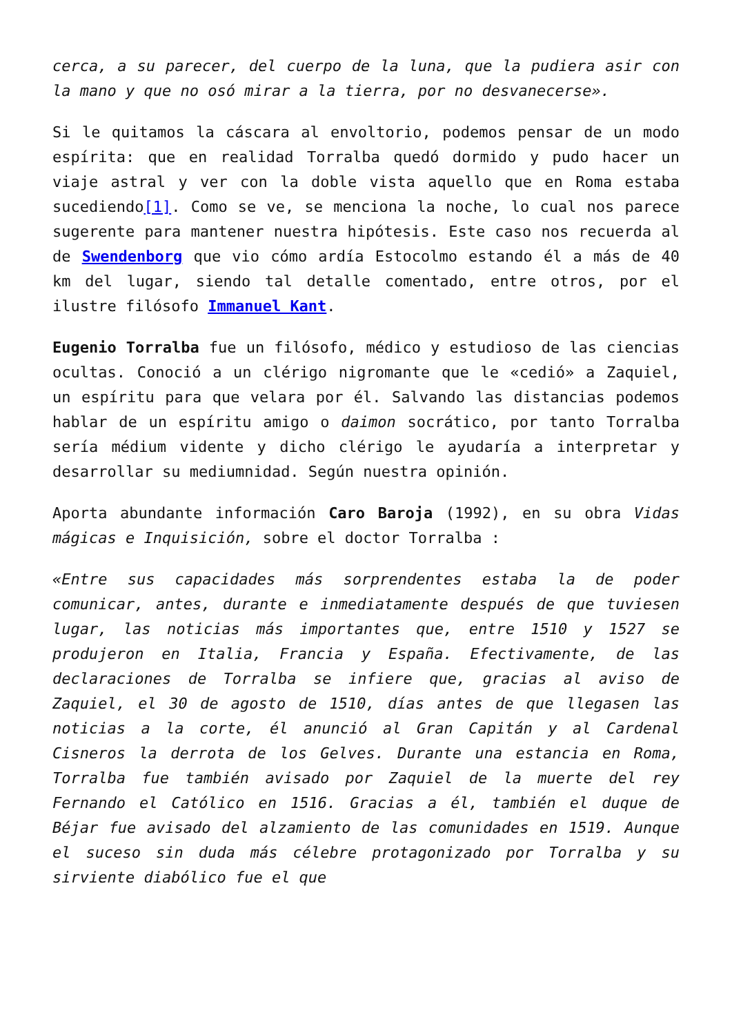cerca, a su parecer, del cuerpo de la luna, que la pudiera asir con la mano y que no osó mirar a la tierra, por no desvanecerse».
Si le quitamos la cáscara al envoltorio, podemos pensar de un modo espírita: que en realidad Torralba quedó dormido y pudo hacer un viaje astral y ver con la doble vista aquello que en Roma estaba sucediendo[1]. Como se ve, se menciona la noche, lo cual nos parece sugerente para mantener nuestra hipótesis. Este caso nos recuerda al de Swendenborg que vio cómo ardía Estocolmo estando él a más de 40 km del lugar, siendo tal detalle comentado, entre otros, por el ilustre filósofo Immanuel Kant.
Eugenio Torralba fue un filósofo, médico y estudioso de las ciencias ocultas. Conoció a un clérigo nigromante que le «cedió» a Zaquiel, un espíritu para que velara por él. Salvando las distancias podemos hablar de un espíritu amigo o daimon socrático, por tanto Torralba sería médium vidente y dicho clérigo le ayudaría a interpretar y desarrollar su mediumnidad. Según nuestra opinión.
Aporta abundante información Caro Baroja (1992), en su obra Vidas mágicas e Inquisición, sobre el doctor Torralba :
«Entre sus capacidades más sorprendentes estaba la de poder comunicar, antes, durante e inmediatamente después de que tuviesen lugar, las noticias más importantes que, entre 1510 y 1527 se produjeron en Italia, Francia y España. Efectivamente, de las declaraciones de Torralba se infiere que, gracias al aviso de Zaquiel, el 30 de agosto de 1510, días antes de que llegasen las noticias a la corte, él anunció al Gran Capitán y al Cardenal Cisneros la derrota de los Gelves. Durante una estancia en Roma, Torralba fue también avisado por Zaquiel de la muerte del rey Fernando el Católico en 1516. Gracias a él, también el duque de Béjar fue avisado del alzamiento de las comunidades en 1519. Aunque el suceso sin duda más célebre protagonizado por Torralba y su sirviente diabólico fue el que